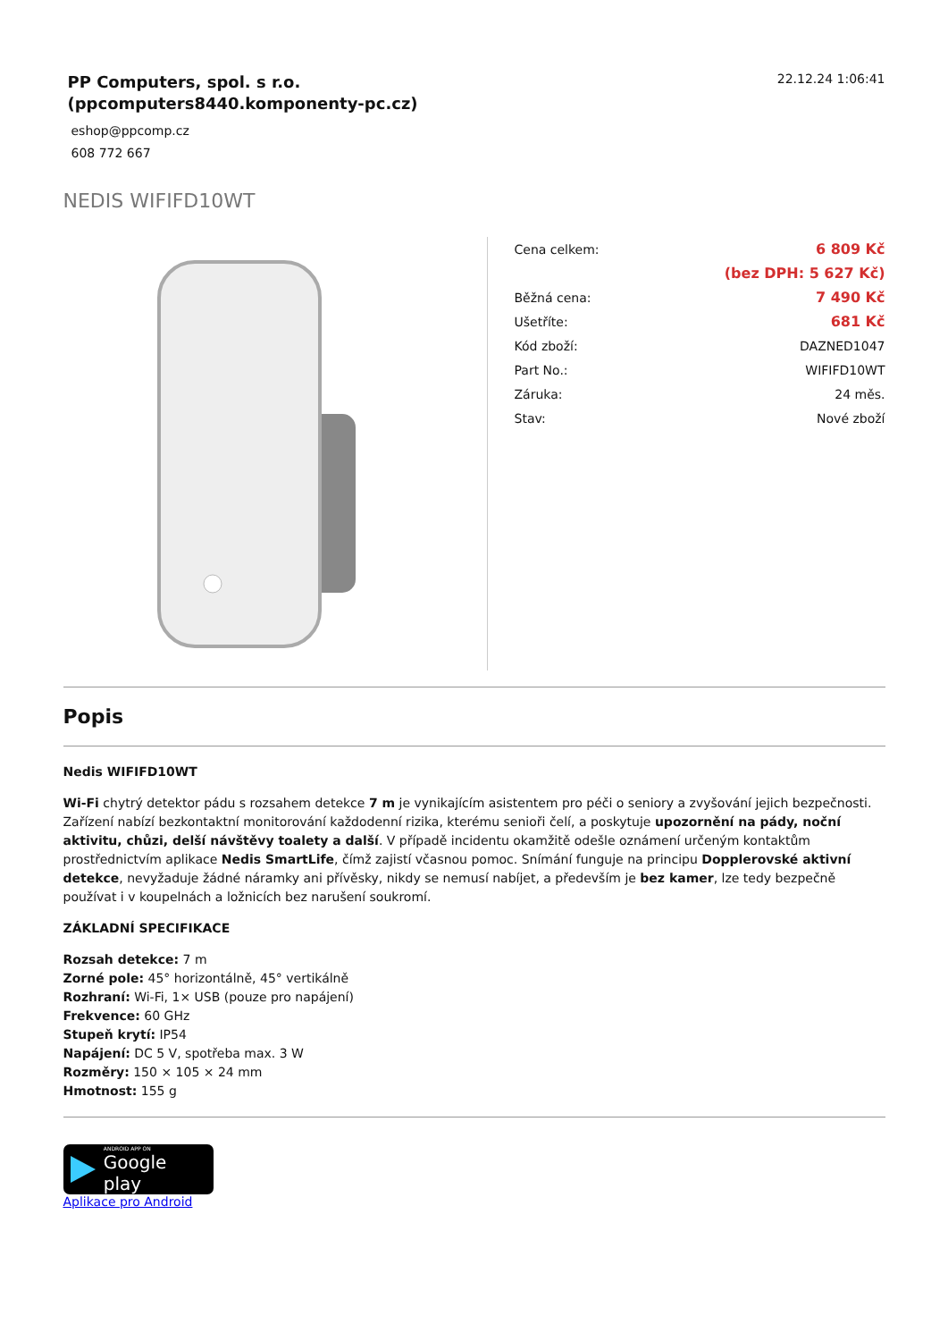PP Computers, spol. s r.o.
(ppcomputers8440.komponenty-pc.cz)
22.12.24 1:06:41
eshop@ppcomp.cz
608 772 667
NEDIS WIFIFD10WT
| Cena celkem: | 6 809 Kč |
| | (bez DPH: 5 627 Kč) |
| Běžná cena: | 7 490 Kč |
| Ušetříte: | 681 Kč |
| Kód zboží: | DAZNED1047 |
| Part No.: | WIFIFD10WT |
| Záruka: | 24 měs. |
| Stav: | Nové zboží |
Popis
Nedis WIFIFD10WT
Wi-Fi chytrý detektor pádu s rozsahem detekce 7 m je vynikajícím asistentem pro péči o seniory a zvyšování jejich bezpečnosti. Zařízení nabízí bezkontaktní monitorování každodenní rizika, kterému senioři čelí, a poskytuje upozornění na pády, noční aktivitu, chůzi, delší návštěvy toalety a další. V případě incidentu okamžitě odešle oznámení určeným kontaktům prostřednictvím aplikace Nedis SmartLife, čímž zajistí včasnou pomoc. Snímání funguje na principu Dopplerovské aktivní detekce, nevyžaduje žádné náramky ani přívěsky, nikdy se nemusí nabíjet, a především je bez kamer, lze tedy bezpečně používat i v koupelnách a ložnicích bez narušení soukromí.
ZÁKLADNÍ SPECIFIKACE
Rozsah detekce: 7 m
Zorné pole: 45° horizontálně, 45° vertikálně
Rozhraní: Wi-Fi, 1× USB (pouze pro napájení)
Frekvence: 60 GHz
Stupeň krytí: IP54
Napájení: DC 5 V, spotřeba max. 3 W
Rozměry: 150 × 105 × 24 mm
Hmotnost: 155 g
ANDROID APP ON
Google play
Aplikace pro Android